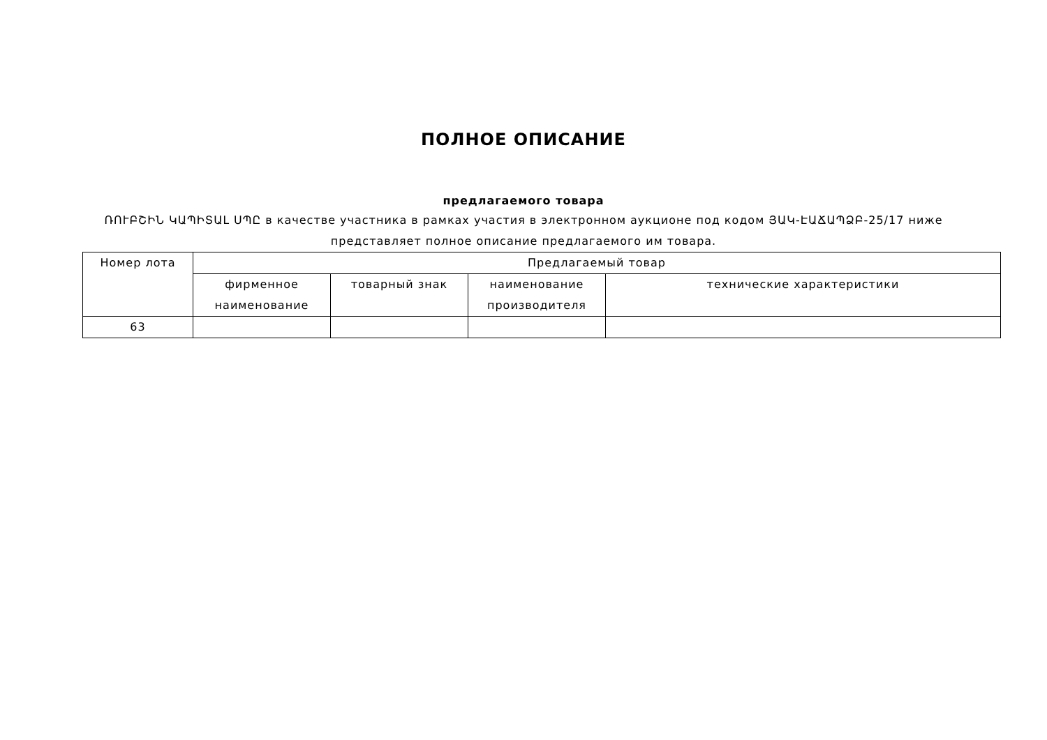ПОЛНОЕ ОПИСАНИЕ
предлагаемого товара
ՌՈՒԲՇԻՆ ԿԱՊԻՏԱԼ ՍՊԸ в качестве участника в рамках участия в электронном аукционе под кодом ՅԱԿ-ԷԱՃԱՊՁԲ-25/17 ниже представляет полное описание предлагаемого им товара.
| Номер лота | Предлагаемый товар | | | |
| --- | --- | --- | --- | --- |
| | фирменное наименование | товарный знак | наименование производителя | технические характеристики |
| 63 | | | | |